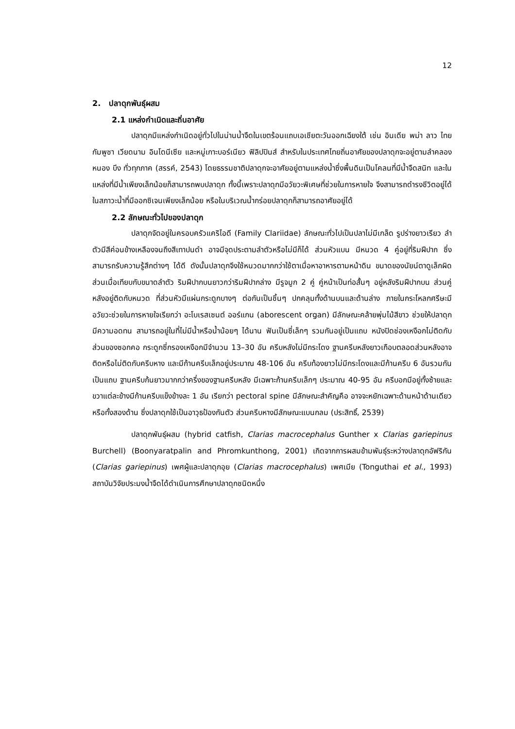12
2. ปลาดุกพันธุ์ผสม
2.1 แหล่งกำเนิดและถิ่นอาศัย
ปลาดุกมีแหล่งกำเนิดอยู่ทั่วไปในน่านน้ำจืดในเขตร้อนแถบเอเชียตะวันออกเฉียงใต้ เช่น อินเดีย พม่า ลาว ไทย กัมพูชา เวียดนาม อินโดนีเซีย และหมู่เกาะบอร์เนียว ฟิลิปปินส์ สำหรับในประเทศไทยถิ่นอาศัยของปลาดุกจะอยู่ตามลำคลอง หนอง บึง ทั่วทุกภาค (สรรค์, 2543) โดยธรรมชาติปลาดุกจะอาศัยอยู่ตามแหล่งน้ำซึ่งพื้นดินเป็นโคลนที่มีน้ำจืดสนิท และในแหล่งที่มีน้ำเพียงเล็กน้อยก็สามารถพบปลาดุก ทั้งนี้เพราะปลาดุกมีอวัยวะพิเศษที่ช่วยในการหายใจ จึงสามารถดำรงชีวิตอยู่ได้ในสภาวะน้ำที่มีออกซิเจนเพียงเล็กน้อย หรือในบริเวณน้ำกร่อยปลาดุกก็สามารถอาศัยอยู่ได้
2.2 ลักษณะทั่วไปของปลาดุก
ปลาดุกจัดอยู่ในครอบครัวแคริไอดี (Family Clariidae) ลักษณะทั่วไปเป็นปลาไม่มีเกล็ด รูปร่างยาวเรียว ลำตัวมีสีค่อนข้างเหลืองจนถึงสีเทาปนดำ อาจมีจุดประตามลำตัวหรือไม่มีก็ได้ ส่วนหัวแบน มีหนวด 4 คู่อยู่ที่ริมฝีปาก ซึ่งสามารถรับความรู้สึกต่างๆ ได้ดี ดังนั้นปลาดุกจึงใช้หนวดมากกว่าใช้ตาเมื่อหาอาหารตามหน้าดิน ขนาดของนัยน์ตาดูเล็กผิดส่วนเมื่อเทียบกับขนาดลำตัว ริมฝีปากบนยาวกว่าริมฝีปากล่าง มีรูจมูก 2 คู่ คู่หน้าเป็นท่อสั้นๆ อยู่หลังริมฝีปากบน ส่วนคู่หลังอยู่ติดกับหนวด ที่ส่วนหัวมีแผ่นกระดูกบางๆ ต่อกันเป็นชิ้นๆ ปกคลุมทั้งด้านบนและด้านล่าง ภายในกระโหลกศรีษะมีอวัยวะช่วยในการหายใจเรียกว่า อะโบเรสเซนต์ ออร์แกน (aborescent organ) มีลักษณะคล้ายพุ่มไม้สีขาว ช่วยให้ปลาดุกมีความอดทน สามารถอยู่ในที่ไม่มีน้ำหรือน้ำน้อยๆ ได้นาน ฟันเป็นซี่เล็กๆ รวมกันอยู่เป็นแถบ หนังปิดช่องเหงือกไม่ติดกับส่วนของซอกคอ กระดูกซี่กรองเหงือกมีจำนวน 13–30 อัน ครีบหลังไม่มีกระโดง ฐานครีบหลังยาวเกือบตลอดส่วนหลังอาจติดหรือไม่ติดกับครีบหาง และมีก้านครีบเล็กอยู่ประมาณ 48-106 อัน ครีบท้องยาวไม่มีกระโดงและมีก้านครีบ 6 อันรวมกันเป็นแถบ ฐานครีบก้นยาวมากกว่าครึ่งของฐานครีบหลัง มีเฉพาะก้านครีบเล็กๆ ประมาณ 40-95 อัน ครีบอกมีอยู่ทั้งซ้ายและขวาแต่ละข้างมีก้านครีบแข็งข้างละ 1 อัน เรียกว่า pectoral spine มีลักษณะสำคัญคือ อาจจะหยักเฉพาะด้านหน้าด้านเดียว หรือทั้งสองด้าน ซึ่งปลาดุกใช้เป็นอาวุธป้องกันตัว ส่วนครีบหางมีลักษณะแบนกลม (ประสิทธิ์, 2539)
ปลาดุกพันธุ์ผสม (hybrid catfish, Clarias macrocephalus Gunther x Clarias gariepinus Burchell) (Boonyaratpalin and Phromkunthong, 2001) เกิดจากการผสมข้ามพันธุ์ระหว่างปลาดุกอัฟริกัน (Clarias gariepinus) เพศผู้และปลาดุกอุย (Clarias macrocephalus) เพศเมีย (Tonguthai et al., 1993) สถาบันวิจัยประมงน้ำจืดได้ดำเนินการศึกษาปลาดุกชนิดหนึ่ง